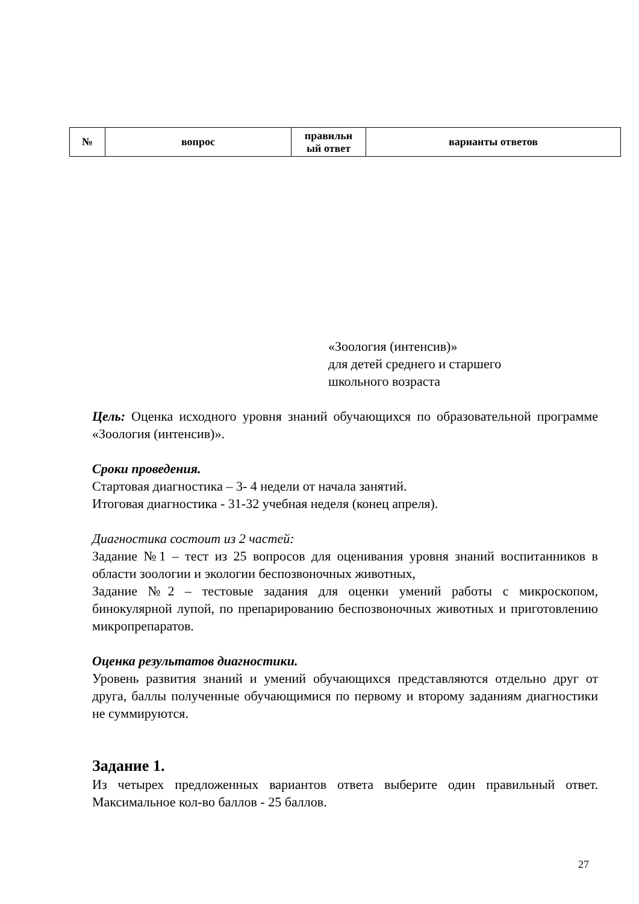| № | вопрос | правильн ый ответ | варианты ответов |
| --- | --- | --- | --- |
«Зоология (интенсив)»
для детей среднего и старшего
школьного возраста
Цель: Оценка исходного уровня знаний обучающихся по образовательной программе «Зоология (интенсив)».
Сроки проведения.
Стартовая диагностика – 3- 4 недели от начала занятий.
Итоговая диагностика - 31-32 учебная неделя (конец апреля).
Диагностика состоит из 2 частей:
Задание №1 – тест из 25 вопросов для оценивания уровня знаний воспитанников в области зоологии и экологии беспозвоночных животных,
Задание №2 – тестовые задания для оценки умений работы с микроскопом, бинокулярной лупой, по препарированию беспозвоночных животных и приготовлению микропрепаратов.
Оценка результатов диагностики.
Уровень развития знаний и умений обучающихся представляются отдельно друг от друга, баллы полученные обучающимися по первому и второму заданиям диагностики не суммируются.
Задание 1.
Из четырех предложенных вариантов ответа выберите один правильный ответ. Максимальное кол-во баллов - 25 баллов.
27